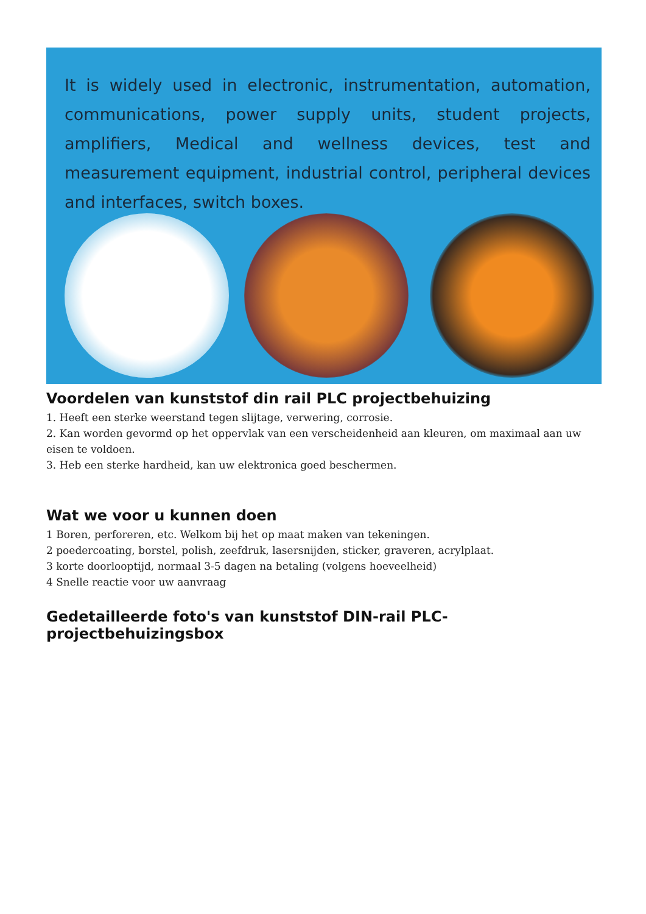It is widely used in electronic, instrumentation, automation, communications, power supply units, student projects, amplifiers, Medical and wellness devices, test and measurement equipment, industrial control, peripheral devices and interfaces, switch boxes.
Voordelen van kunststof din rail PLC projectbehuizing
1. Heeft een sterke weerstand tegen slijtage, verwering, corrosie.
2. Kan worden gevormd op het oppervlak van een verscheidenheid aan kleuren, om maximaal aan uw eisen te voldoen.
3. Heb een sterke hardheid, kan uw elektronica goed beschermen.
Wat we voor u kunnen doen
1 Boren, perforeren, etc. Welkom bij het op maat maken van tekeningen.
2 poedercoating, borstel, polish, zeefdruk, lasersnijden, sticker, graveren, acrylplaat.
3 korte doorlooptijd, normaal 3-5 dagen na betaling (volgens hoeveelheid)
4 Snelle reactie voor uw aanvraag
Gedetailleerde foto's van kunststof DIN-rail PLC-projectbehuizingsbox